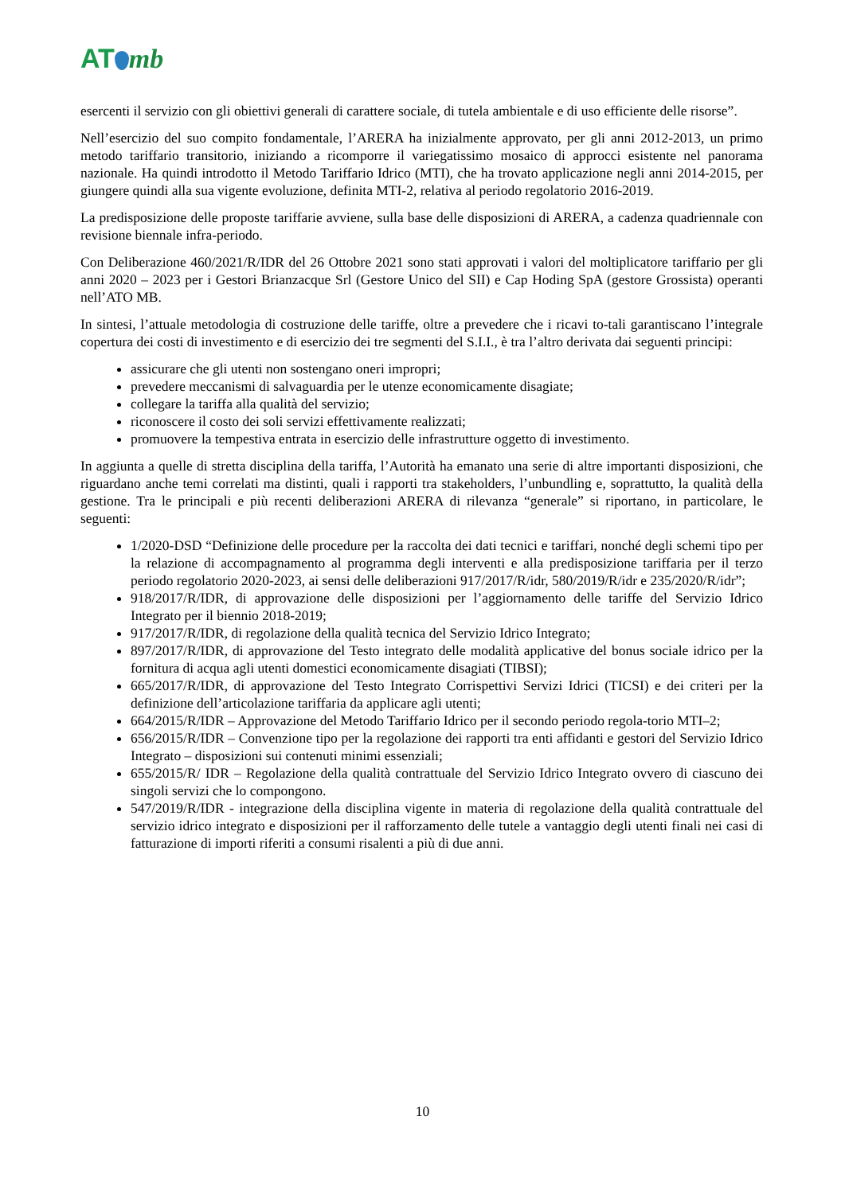AT mb
esercenti il servizio con gli obiettivi generali di carattere sociale, di tutela ambientale e di uso efficiente delle risorse”.
Nell’esercizio del suo compito fondamentale, l’ARERA ha inizialmente approvato, per gli anni 2012-2013, un primo metodo tariffario transitorio, iniziando a ricomporre il variegatissimo mosaico di approcci esistente nel panorama nazionale. Ha quindi introdotto il Metodo Tariffario Idrico (MTI), che ha trovato applicazione negli anni 2014-2015, per giungere quindi alla sua vigente evoluzione, definita MTI-2, relativa al periodo regolatorio 2016-2019.
La predisposizione delle proposte tariffarie avviene, sulla base delle disposizioni di ARERA, a cadenza quadriennale con revisione biennale infra-periodo.
Con Deliberazione 460/2021/R/IDR del 26 Ottobre 2021 sono stati approvati i valori del moltiplicatore tariffario per gli anni 2020 – 2023 per i Gestori Brianzacque Srl (Gestore Unico del SII) e Cap Hoding SpA (gestore Grossista) operanti nell’ATO MB.
In sintesi, l’attuale metodologia di costruzione delle tariffe, oltre a prevedere che i ricavi to-tali garantiscano l’integrale copertura dei costi di investimento e di esercizio dei tre segmenti del S.I.I., è tra l’altro derivata dai seguenti principi:
assicurare che gli utenti non sostengano oneri impropri;
prevedere meccanismi di salvaguardia per le utenze economicamente disagiate;
collegare la tariffa alla qualità del servizio;
riconoscere il costo dei soli servizi effettivamente realizzati;
promuovere la tempestiva entrata in esercizio delle infrastrutture oggetto di investimento.
In aggiunta a quelle di stretta disciplina della tariffa, l’Autorità ha emanato una serie di altre importanti disposizioni, che riguardano anche temi correlati ma distinti, quali i rapporti tra stakeholders, l’unbundling e, soprattutto, la qualità della gestione. Tra le principali e più recenti deliberazioni ARERA di rilevanza “generale” si riportano, in particolare, le seguenti:
1/2020-DSD “Definizione delle procedure per la raccolta dei dati tecnici e tariffari, nonché degli schemi tipo per la relazione di accompagnamento al programma degli interventi e alla predisposizione tariffaria per il terzo periodo regolatorio 2020-2023, ai sensi delle deliberazioni 917/2017/R/idr, 580/2019/R/idr e 235/2020/R/idr”;
918/2017/R/IDR, di approvazione delle disposizioni per l’aggiornamento delle tariffe del Servizio Idrico Integrato per il biennio 2018-2019;
917/2017/R/IDR, di regolazione della qualità tecnica del Servizio Idrico Integrato;
897/2017/R/IDR, di approvazione del Testo integrato delle modalità applicative del bonus sociale idrico per la fornitura di acqua agli utenti domestici economicamente disagiati (TIBSI);
665/2017/R/IDR, di approvazione del Testo Integrato Corrispettivi Servizi Idrici (TICSI) e dei criteri per la definizione dell’articolazione tariffaria da applicare agli utenti;
664/2015/R/IDR – Approvazione del Metodo Tariffario Idrico per il secondo periodo regola-torio MTI–2;
656/2015/R/IDR – Convenzione tipo per la regolazione dei rapporti tra enti affidanti e gestori del Servizio Idrico Integrato – disposizioni sui contenuti minimi essenziali;
655/2015/R/ IDR – Regolazione della qualità contrattuale del Servizio Idrico Integrato ovvero di ciascuno dei singoli servizi che lo compongono.
547/2019/R/IDR - integrazione della disciplina vigente in materia di regolazione della qualità contrattuale del servizio idrico integrato e disposizioni per il rafforzamento delle tutele a vantaggio degli utenti finali nei casi di fatturazione di importi riferiti a consumi risalenti a più di due anni.
10